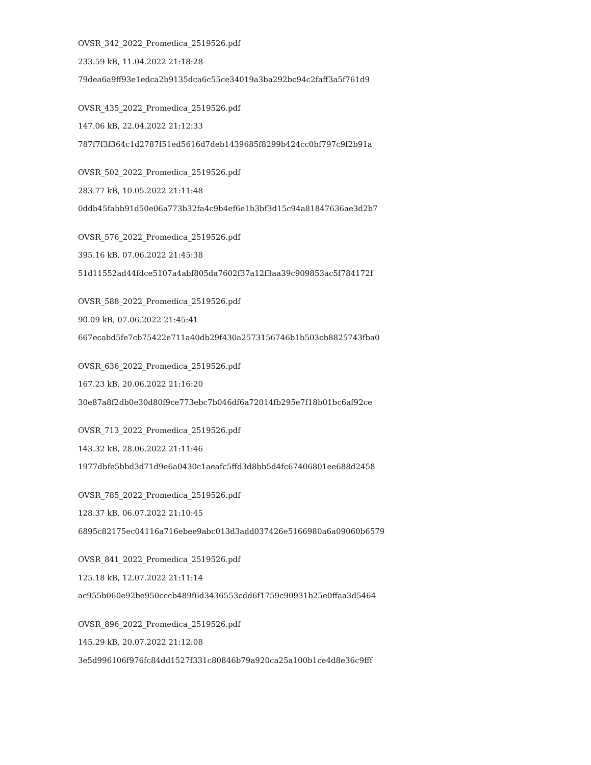OVSR_342_2022_Promedica_2519526.pdf
233.59 kB, 11.04.2022 21:18:28
79dea6a9ff93e1edca2b9135dca6c55ce34019a3ba292bc94c2faff3a5f761d9
OVSR_435_2022_Promedica_2519526.pdf
147.06 kB, 22.04.2022 21:12:33
787f7f3f364c1d2787f51ed5616d7deb1439685f8299b424cc0bf797c9f2b91a
OVSR_502_2022_Promedica_2519526.pdf
283.77 kB, 10.05.2022 21:11:48
0ddb45fabb91d50e06a773b32fa4c9b4ef6e1b3bf3d15c94a81847636ae3d2b7
OVSR_576_2022_Promedica_2519526.pdf
395.16 kB, 07.06.2022 21:45:38
51d11552ad44fdce5107a4abf805da7602f37a12f3aa39c909853ac5f784172f
OVSR_588_2022_Promedica_2519526.pdf
90.09 kB, 07.06.2022 21:45:41
667ecabd5fe7cb75422e711a40db29f430a2573156746b1b503cb8825743fba0
OVSR_636_2022_Promedica_2519526.pdf
167.23 kB, 20.06.2022 21:16:20
30e87a8f2db0e30d80f9ce773ebc7b046df6a72014fb295e7f18b01bc6af92ce
OVSR_713_2022_Promedica_2519526.pdf
143.32 kB, 28.06.2022 21:11:46
1977dbfe5bbd3d71d9e6a0430c1aeafc5ffd3d8bb5d4fc67406801ee688d2458
OVSR_785_2022_Promedica_2519526.pdf
128.37 kB, 06.07.2022 21:10:45
6895c82175ec04116a716ebee9abc013d3add037426e5166980a6a09060b6579
OVSR_841_2022_Promedica_2519526.pdf
125.18 kB, 12.07.2022 21:11:14
ac955b060e92be950cccb489f6d3436553cdd6f1759c90931b25e0ffaa3d5464
OVSR_896_2022_Promedica_2519526.pdf
145.29 kB, 20.07.2022 21:12:08
3e5d996106f976fc84dd1527f331c80846b79a920ca25a100b1ce4d8e36c9fff